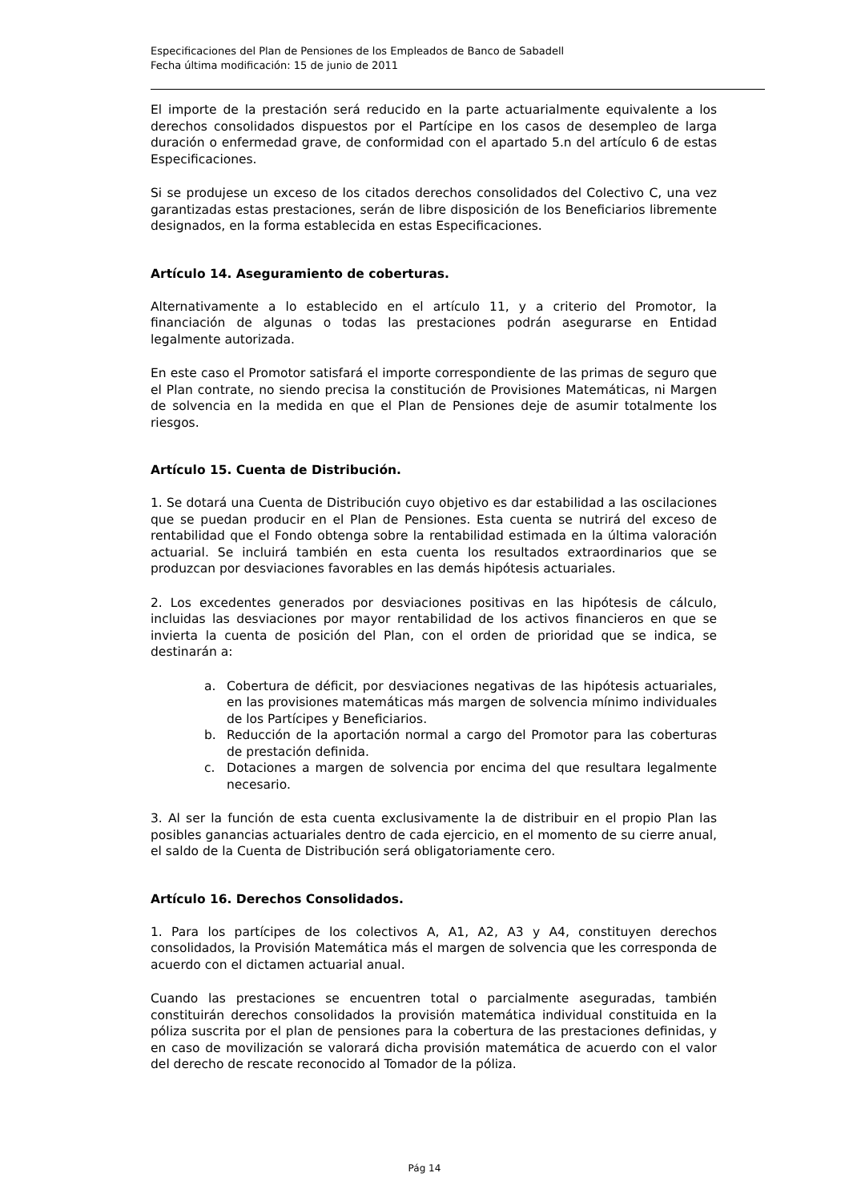Especificaciones del Plan de Pensiones de los Empleados de Banco de Sabadell
Fecha última modificación: 15 de junio de 2011
El importe de la prestación será reducido en la parte actuarialmente equivalente a los derechos consolidados dispuestos por el Partícipe en los casos de desempleo de larga duración o enfermedad grave, de conformidad con el apartado 5.n del artículo 6 de estas Especificaciones.
Si se produjese un exceso de los citados derechos consolidados del Colectivo C, una vez garantizadas estas prestaciones, serán de libre disposición de los Beneficiarios libremente designados, en la forma establecida en estas Especificaciones.
Artículo 14. Aseguramiento de coberturas.
Alternativamente a lo establecido en el artículo 11, y a criterio del Promotor, la financiación de algunas o todas las prestaciones podrán asegurarse en Entidad legalmente autorizada.
En este caso el Promotor satisfará el importe correspondiente de las primas de seguro que el Plan contrate, no siendo precisa la constitución de Provisiones Matemáticas, ni Margen de solvencia en la medida en que el Plan de Pensiones deje de asumir totalmente los riesgos.
Artículo 15. Cuenta de Distribución.
1. Se dotará una Cuenta de Distribución cuyo objetivo es dar estabilidad a las oscilaciones que se puedan producir en el Plan de Pensiones. Esta cuenta se nutrirá del exceso de rentabilidad que el Fondo obtenga sobre la rentabilidad estimada en la última valoración actuarial. Se incluirá también en esta cuenta los resultados extraordinarios que se produzcan por desviaciones favorables en las demás hipótesis actuariales.
2. Los excedentes generados por desviaciones positivas en las hipótesis de cálculo, incluidas las desviaciones por mayor rentabilidad de los activos financieros en que se invierta la cuenta de posición del Plan, con el orden de prioridad que se indica, se destinarán a:
a. Cobertura de déficit, por desviaciones negativas de las hipótesis actuariales, en las provisiones matemáticas más margen de solvencia mínimo individuales de los Partícipes y Beneficiarios.
b. Reducción de la aportación normal a cargo del Promotor para las coberturas de prestación definida.
c. Dotaciones a margen de solvencia por encima del que resultara legalmente necesario.
3. Al ser la función de esta cuenta exclusivamente la de distribuir en el propio Plan las posibles ganancias actuariales dentro de cada ejercicio, en el momento de su cierre anual, el saldo de la Cuenta de Distribución será obligatoriamente cero.
Artículo 16. Derechos Consolidados.
1. Para los partícipes de los colectivos A, A1, A2, A3 y A4, constituyen derechos consolidados, la Provisión Matemática más el margen de solvencia que les corresponda de acuerdo con el dictamen actuarial anual.
Cuando las prestaciones se encuentren total o parcialmente aseguradas, también constituirán derechos consolidados la provisión matemática individual constituida en la póliza suscrita por el plan de pensiones para la cobertura de las prestaciones definidas, y en caso de movilización se valorará dicha provisión matemática de acuerdo con el valor del derecho de rescate reconocido al Tomador de la póliza.
Pág 14